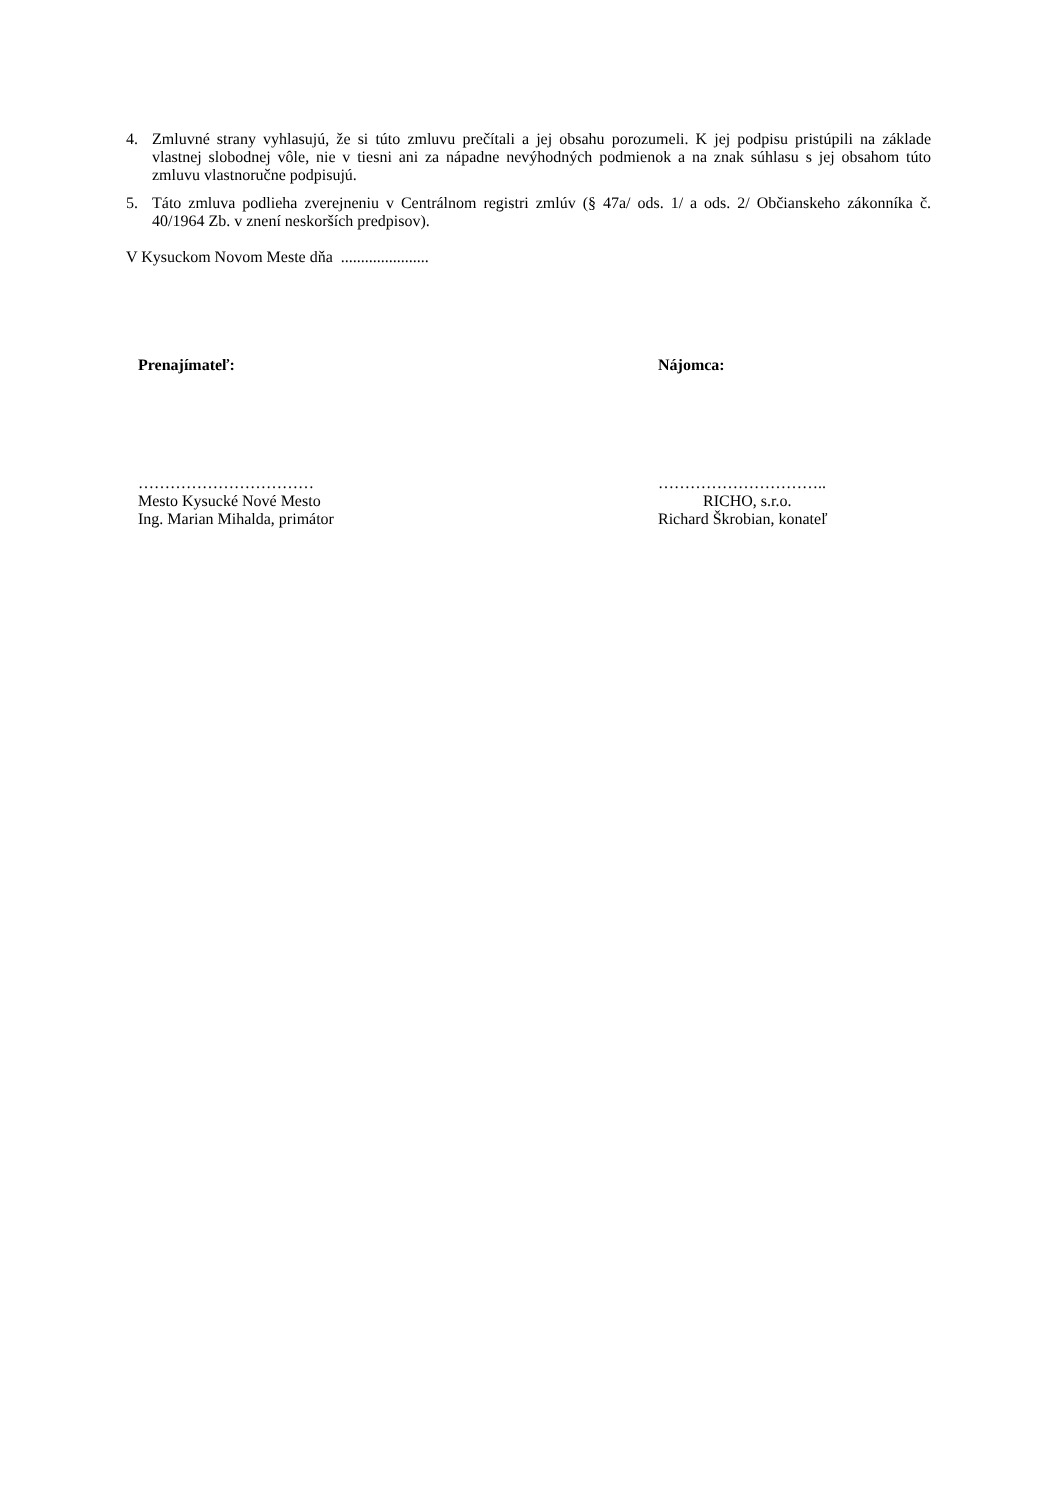4. Zmluvné strany vyhlasujú, že si túto zmluvu prečítali a jej obsahu porozumeli. K jej podpisu pristúpili na základe vlastnej slobodnej vôle, nie v tiesni ani za nápadne nevýhodných podmienok a na znak súhlasu s jej obsahom túto zmluvu vlastnoručne podpisujú.
5. Táto zmluva podlieha zverejneniu v Centrálnom registri zmlúv (§ 47a/ ods. 1/ a ods. 2/ Občianskeho zákonníka č. 40/1964 Zb. v znení neskorších predpisov).
V Kysuckom Novom Meste dňa ......................
Prenajímateľ:
……………………………
Mesto Kysucké Nové Mesto
Ing. Marian Mihalda, primátor
Nájomca:
…………………………..
RICHO, s.r.o.
Richard Škrobian, konateľ